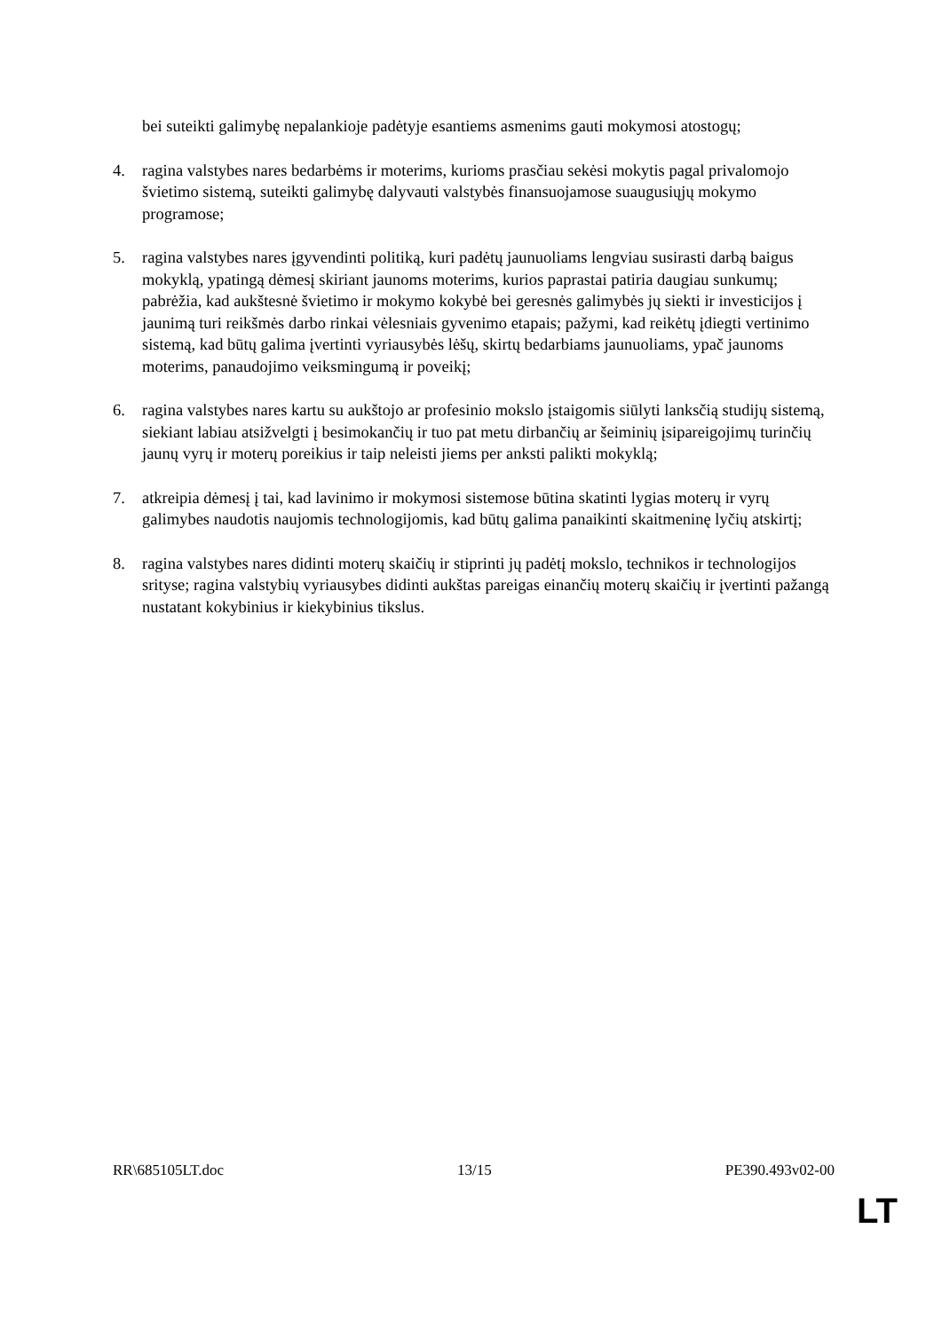bei suteikti galimybę nepalankioje padėtyje esantiems asmenims gauti mokymosi atostogų;
4. ragina valstybes nares bedarbėms ir moterims, kurioms prasčiau sekėsi mokytis pagal privalomojo švietimo sistemą, suteikti galimybę dalyvauti valstybės finansuojamose suaugusiųjų mokymo programose;
5. ragina valstybes nares įgyvendinti politiką, kuri padėtų jaunuoliams lengviau susirasti darbą baigus mokyklą, ypatingą dėmesį skiriant jaunoms moterims, kurios paprastai patiria daugiau sunkumų; pabrėžia, kad aukštesnė švietimo ir mokymo kokybė bei geresnės galimybės jų siekti ir investicijos į jaunimą turi reikšmės darbo rinkai vėlesniais gyvenimo etapais; pažymi, kad reikėtų įdiegti vertinimo sistemą, kad būtų galima įvertinti vyriausybės lėšų, skirtų bedarbiams jaunuoliams, ypač jaunoms moterims, panaudojimo veiksmingumą ir poveikį;
6. ragina valstybes nares kartu su aukštojo ar profesinio mokslo įstaigomis siūlyti lanksčią studijų sistemą, siekiant labiau atsižvelgti į besimokančių ir tuo pat metu dirbančių ar šeiminių įsipareigojimų turinčių jaunų vyrų ir moterų poreikius ir taip neleisti jiems per anksti palikti mokyklą;
7. atkreipia dėmesį į tai, kad lavinimo ir mokymosi sistemose būtina skatinti lygias moterų ir vyrų galimybes naudotis naujomis technologijomis, kad būtų galima panaikinti skaitmeninę lyčių atskirtį;
8. ragina valstybes nares didinti moterų skaičių ir stiprinti jų padėtį mokslo, technikos ir technologijos srityse; ragina valstybių vyriausybes didinti aukštas pareigas einančių moterų skaičių ir įvertinti pažangą nustatant kokybinius ir kiekybinius tikslus.
RR\685105LT.doc 13/15 PE390.493v02-00
LT